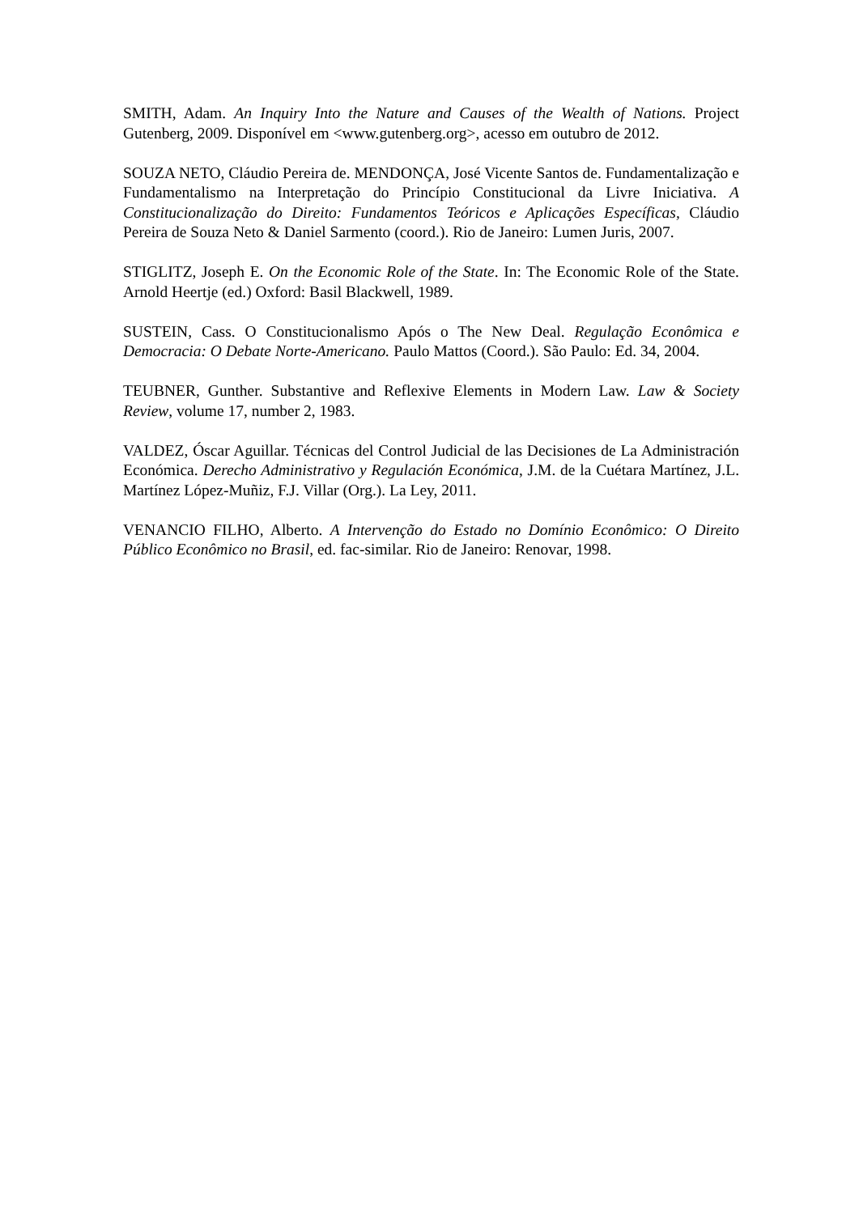SMITH, Adam. An Inquiry Into the Nature and Causes of the Wealth of Nations. Project Gutenberg, 2009. Disponível em <www.gutenberg.org>, acesso em outubro de 2012.
SOUZA NETO, Cláudio Pereira de. MENDONÇA, José Vicente Santos de. Fundamentalização e Fundamentalismo na Interpretação do Princípio Constitucional da Livre Iniciativa. A Constitucionalização do Direito: Fundamentos Teóricos e Aplicações Específicas, Cláudio Pereira de Souza Neto & Daniel Sarmento (coord.). Rio de Janeiro: Lumen Juris, 2007.
STIGLITZ, Joseph E. On the Economic Role of the State. In: The Economic Role of the State. Arnold Heertje (ed.) Oxford: Basil Blackwell, 1989.
SUSTEIN, Cass. O Constitucionalismo Após o The New Deal. Regulação Econômica e Democracia: O Debate Norte-Americano. Paulo Mattos (Coord.). São Paulo: Ed. 34, 2004.
TEUBNER, Gunther. Substantive and Reflexive Elements in Modern Law. Law & Society Review, volume 17, number 2, 1983.
VALDEZ, Óscar Aguillar. Técnicas del Control Judicial de las Decisiones de La Administración Económica. Derecho Administrativo y Regulación Económica, J.M. de la Cuétara Martínez, J.L. Martínez López-Muñiz, F.J. Villar (Org.). La Ley, 2011.
VENANCIO FILHO, Alberto. A Intervenção do Estado no Domínio Econômico: O Direito Público Econômico no Brasil, ed. fac-similar. Rio de Janeiro: Renovar, 1998.